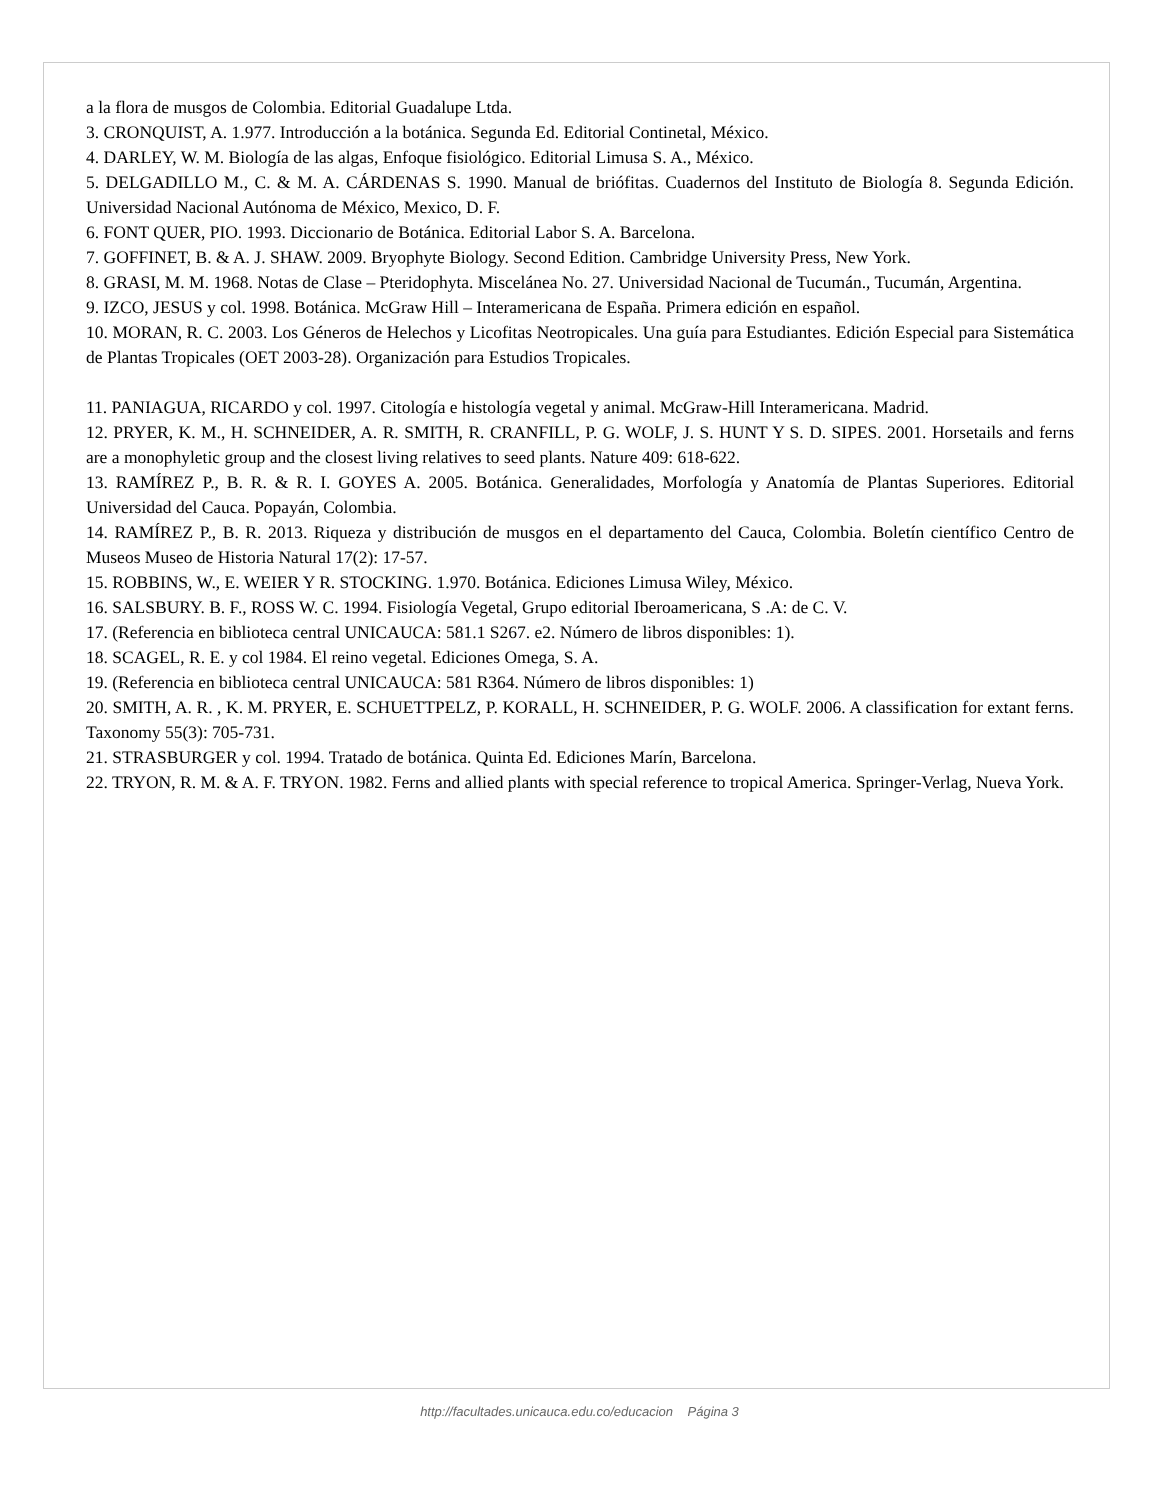a la flora de musgos de Colombia. Editorial Guadalupe Ltda.
3. CRONQUIST, A. 1.977. Introducción a la botánica. Segunda Ed. Editorial Continetal, México.
4. DARLEY, W. M. Biología de las algas, Enfoque fisiológico. Editorial Limusa S. A., México.
5. DELGADILLO M., C. & M. A. CÁRDENAS S. 1990. Manual de briófitas. Cuadernos del Instituto de Biología 8. Segunda Edición. Universidad Nacional Autónoma de México, Mexico, D. F.
6. FONT QUER, PIO. 1993. Diccionario de Botánica. Editorial Labor S. A. Barcelona.
7. GOFFINET, B. & A. J. SHAW. 2009. Bryophyte Biology. Second Edition. Cambridge University Press, New York.
8. GRASI, M. M. 1968. Notas de Clase – Pteridophyta. Miscelánea No. 27. Universidad Nacional de Tucumán., Tucumán, Argentina.
9. IZCO, JESUS y col. 1998. Botánica. McGraw Hill – Interamericana de España. Primera edición en español.
10. MORAN, R. C. 2003. Los Géneros de Helechos y Licofitas Neotropicales. Una guía para Estudiantes. Edición Especial para Sistemática de Plantas Tropicales (OET 2003-28). Organización para Estudios Tropicales.
11. PANIAGUA, RICARDO y col. 1997. Citología e histología vegetal y animal. McGraw-Hill Interamericana. Madrid.
12. PRYER, K. M., H. SCHNEIDER, A. R. SMITH, R. CRANFILL, P. G. WOLF, J. S. HUNT Y S. D. SIPES. 2001. Horsetails and ferns are a monophyletic group and the closest living relatives to seed plants. Nature 409: 618-622.
13. RAMÍREZ P., B. R. & R. I. GOYES A. 2005. Botánica. Generalidades, Morfología y Anatomía de Plantas Superiores. Editorial Universidad del Cauca. Popayán, Colombia.
14. RAMÍREZ P., B. R. 2013. Riqueza y distribución de musgos en el departamento del Cauca, Colombia. Boletín científico Centro de Museos Museo de Historia Natural 17(2): 17-57.
15. ROBBINS, W., E. WEIER Y R. STOCKING. 1.970. Botánica. Ediciones Limusa Wiley, México.
16. SALSBURY. B. F., ROSS W. C. 1994. Fisiología Vegetal, Grupo editorial Iberoamericana, S .A: de C. V.
17. (Referencia en biblioteca central UNICAUCA: 581.1 S267. e2. Número de libros disponibles: 1).
18. SCAGEL, R. E. y col 1984. El reino vegetal. Ediciones Omega, S. A.
19. (Referencia en biblioteca central UNICAUCA: 581 R364. Número de libros disponibles: 1)
20. SMITH, A. R. , K. M. PRYER, E. SCHUETTPELZ, P. KORALL, H. SCHNEIDER, P. G. WOLF. 2006. A classification for extant ferns. Taxonomy 55(3): 705-731.
21. STRASBURGER y col. 1994. Tratado de botánica. Quinta Ed. Ediciones Marín, Barcelona.
22. TRYON, R. M. & A. F. TRYON. 1982. Ferns and allied plants with special reference to tropical America. Springer-Verlag, Nueva York.
http://facultades.unicauca.edu.co/educacion Página 3